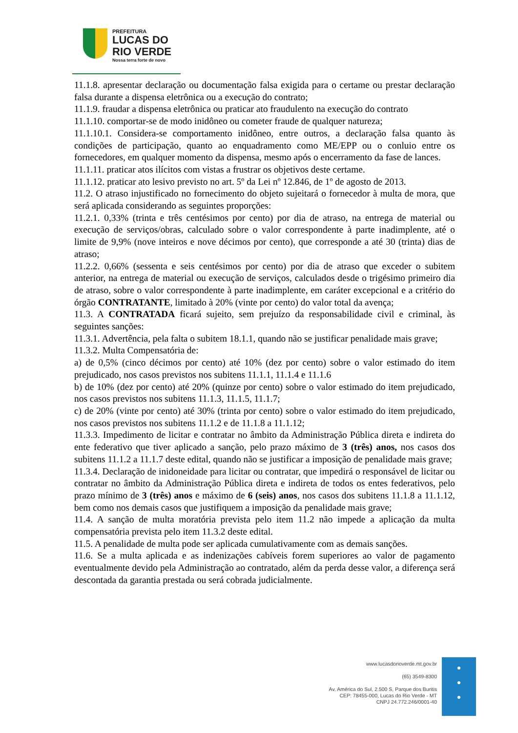PREFEITURA
LUCAS DO
RIO VERDE
Nossa terra forte de novo
11.1.8. apresentar declaração ou documentação falsa exigida para o certame ou prestar declaração falsa durante a dispensa eletrônica ou a execução do contrato;
11.1.9. fraudar a dispensa eletrônica ou praticar ato fraudulento na execução do contrato
11.1.10. comportar-se de modo inidôneo ou cometer fraude de qualquer natureza;
11.1.10.1. Considera-se comportamento inidôneo, entre outros, a declaração falsa quanto às condições de participação, quanto ao enquadramento como ME/EPP ou o conluio entre os fornecedores, em qualquer momento da dispensa, mesmo após o encerramento da fase de lances.
11.1.11. praticar atos ilícitos com vistas a frustrar os objetivos deste certame.
11.1.12. praticar ato lesivo previsto no art. 5º da Lei nº 12.846, de 1º de agosto de 2013.
11.2. O atraso injustificado no fornecimento do objeto sujeitará o fornecedor à multa de mora, que será aplicada considerando as seguintes proporções:
11.2.1. 0,33% (trinta e três centésimos por cento) por dia de atraso, na entrega de material ou execução de serviços/obras, calculado sobre o valor correspondente à parte inadimplente, até o limite de 9,9% (nove inteiros e nove décimos por cento), que corresponde a até 30 (trinta) dias de atraso;
11.2.2. 0,66% (sessenta e seis centésimos por cento) por dia de atraso que exceder o subitem anterior, na entrega de material ou execução de serviços, calculados desde o trigésimo primeiro dia de atraso, sobre o valor correspondente à parte inadimplente, em caráter excepcional e a critério do órgão CONTRATANTE, limitado à 20% (vinte por cento) do valor total da avença;
11.3. A CONTRATADA ficará sujeito, sem prejuízo da responsabilidade civil e criminal, às seguintes sanções:
11.3.1. Advertência, pela falta o subitem 18.1.1, quando não se justificar penalidade mais grave;
11.3.2. Multa Compensatória de:
a) de 0,5% (cinco décimos por cento) até 10% (dez por cento) sobre o valor estimado do item prejudicado, nos casos previstos nos subitens 11.1.1, 11.1.4 e 11.1.6
b) de 10% (dez por cento) até 20% (quinze por cento) sobre o valor estimado do item prejudicado, nos casos previstos nos subitens 11.1.3, 11.1.5, 11.1.7;
c) de 20% (vinte por cento) até 30% (trinta por cento) sobre o valor estimado do item prejudicado, nos casos previstos nos subitens 11.1.2 e de 11.1.8 a 11.1.12;
11.3.3. Impedimento de licitar e contratar no âmbito da Administração Pública direta e indireta do ente federativo que tiver aplicado a sanção, pelo prazo máximo de 3 (três) anos, nos casos dos subitens 11.1.2 a 11.1.7 deste edital, quando não se justificar a imposição de penalidade mais grave;
11.3.4. Declaração de inidoneidade para licitar ou contratar, que impedirá o responsável de licitar ou contratar no âmbito da Administração Pública direta e indireta de todos os entes federativos, pelo prazo mínimo de 3 (três) anos e máximo de 6 (seis) anos, nos casos dos subitens 11.1.8 a 11.1.12, bem como nos demais casos que justifiquem a imposição da penalidade mais grave;
11.4. A sanção de multa moratória prevista pelo item 11.2 não impede a aplicação da multa compensatória prevista pelo item 11.3.2 deste edital.
11.5. A penalidade de multa pode ser aplicada cumulativamente com as demais sanções.
11.6. Se a multa aplicada e as indenizações cabíveis forem superiores ao valor de pagamento eventualmente devido pela Administração ao contratado, além da perda desse valor, a diferença será descontada da garantia prestada ou será cobrada judicialmente.
www.lucasdorioverde.mt.gov.br
(65) 3549-8300
Av. América do Sul, 2.500 S, Parque dos Buritis
CEP: 78455-000, Lucas do Rio Verde - MT
CNPJ 24.772.246/0001-40
●
●
●